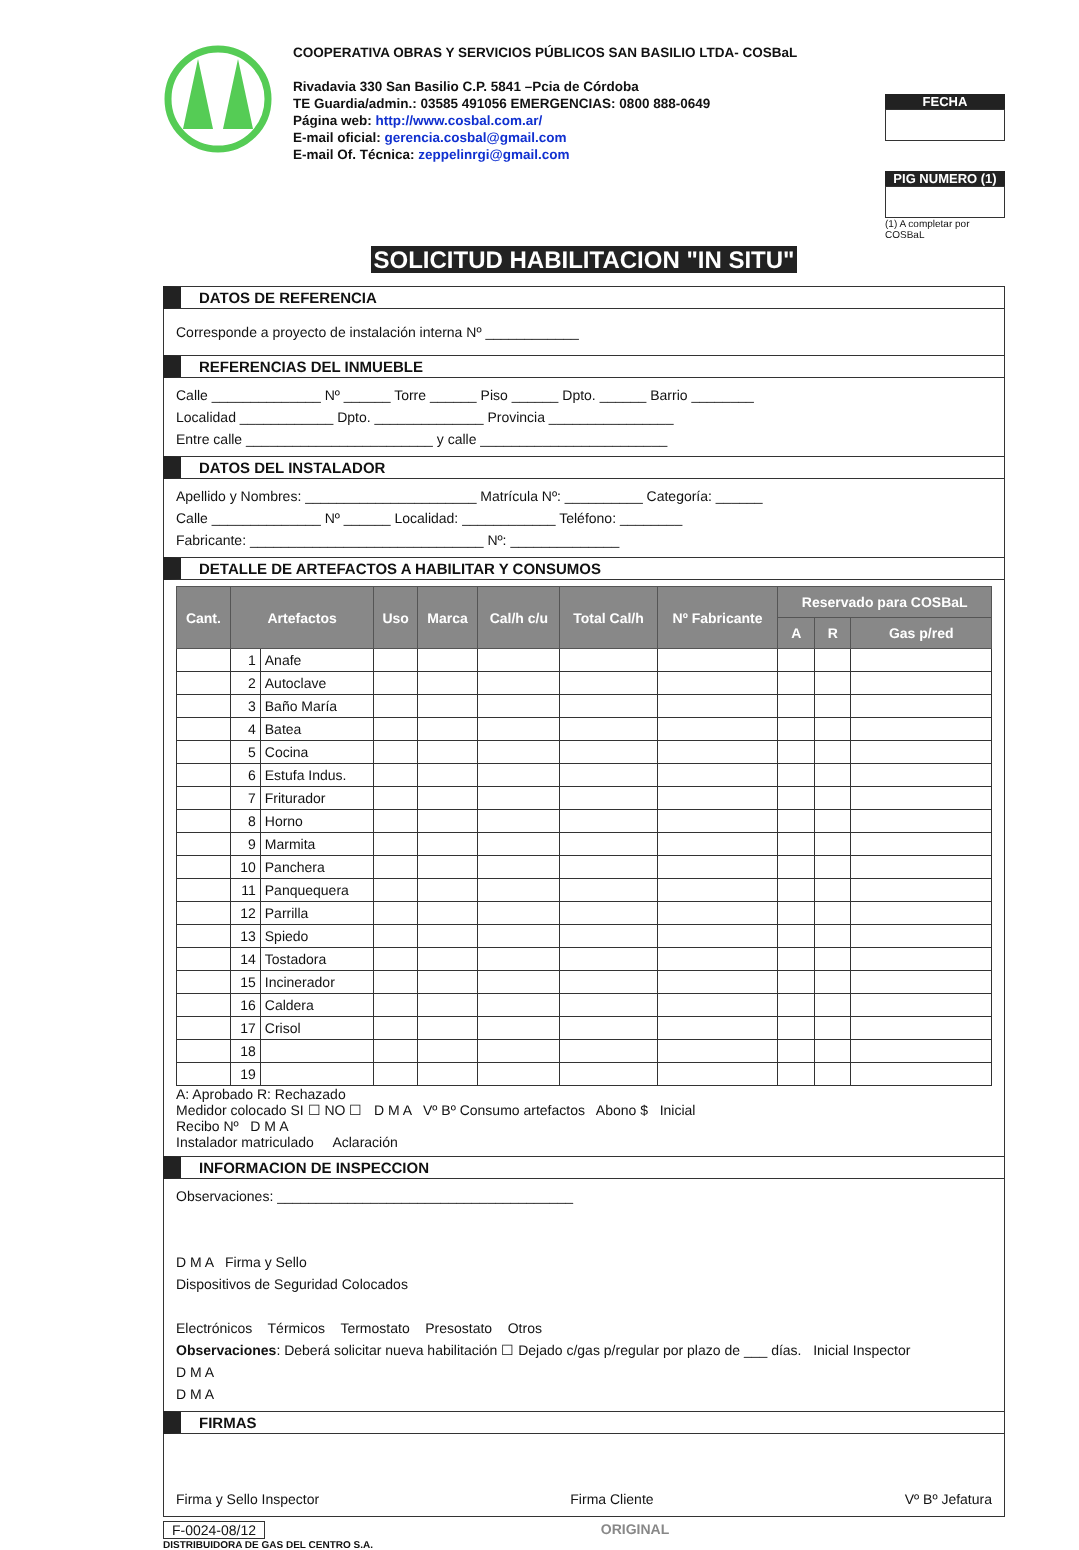COOPERATIVA OBRAS Y SERVICIOS PÚBLICOS SAN BASILIO LTDA- COSBaL
Rivadavia 330 San Basilio C.P. 5841 –Pcia de Córdoba
TE Guardia/admin.: 03585 491056 EMERGENCIAS: 0800 888-0649
Página web: http://www.cosbal.com.ar/
E-mail oficial: gerencia.cosbal@gmail.com
E-mail Of. Técnica: zeppelinrgi@gmail.com
FECHA
PIG NUMERO (1)
(1) A completar por COSBaL
SOLICITUD HABILITACION "IN SITU"
DATOS DE REFERENCIA
Corresponde a proyecto de instalación interna Nº ____________
REFERENCIAS DEL INMUEBLE
Calle ______________ Nº ______ Torre ______ Piso ______ Dpto. ______ Barrio ________
Localidad ____________ Dpto. ______________ Provincia ________________
Entre calle ________________________ y calle ________________________
DATOS DEL INSTALADOR
Apellido y Nombres: ______________________ Matrícula Nº: __________ Categoría: ______
Calle ______________ Nº ______ Localidad: ____________ Teléfono: ________
Fabricante: ______________________________ Nº: ______________
DETALLE DE ARTEFACTOS A HABILITAR Y CONSUMOS
| Cant. | Artefactos | | Uso | Marca | Cal/h c/u | Total Cal/h | Nº Fabricante | Reservado para COSBaL | | |
| --- | --- | --- | --- | --- | --- | --- | --- | --- | --- | --- |
| | | | | | | | | A | R | Gas p/red |
| | 1 | Anafe | | | | | | | | |
| | 2 | Autoclave | | | | | | | | |
| | 3 | Baño María | | | | | | | | |
| | 4 | Batea | | | | | | | | |
| | 5 | Cocina | | | | | | | | |
| | 6 | Estufa Indus. | | | | | | | | |
| | 7 | Friturador | | | | | | | | |
| | 8 | Horno | | | | | | | | |
| | 9 | Marmita | | | | | | | | |
| | 10 | Panchera | | | | | | | | |
| | 11 | Panquequera | | | | | | | | |
| | 12 | Parrilla | | | | | | | | |
| | 13 | Spiedo | | | | | | | | |
| | 14 | Tostadora | | | | | | | | |
| | 15 | Incinerador | | | | | | | | |
| | 16 | Caldera | | | | | | | | |
| | 17 | Crisol | | | | | | | | |
| | 18 | | | | | | | | | |
| | 19 | | | | | | | | | |
A: Aprobado R: Rechazado
Medidor colocado SI ☐ NO ☐ D M A Vº Bº Consumo artefactos Abono $ Inicial
Recibo Nº D M A
Instalador matriculado Aclaración
INFORMACION DE INSPECCION
Observaciones: ______________________________________
D M A Firma y Sello
Dispositivos de Seguridad Colocados
Electrónicos Térmicos Termostato Presostato Otros
Observaciones: Deberá solicitar nueva habilitación ☐ Dejado c/gas p/regular por plazo de ___ días. Inicial Inspector
D M A
D M A
FIRMAS
Firma y Sello Inspector Firma Cliente Vº Bº Jefatura
F-0024-08/12 ORIGINAL
DISTRIBUIDORA DE GAS DEL CENTRO S.A.